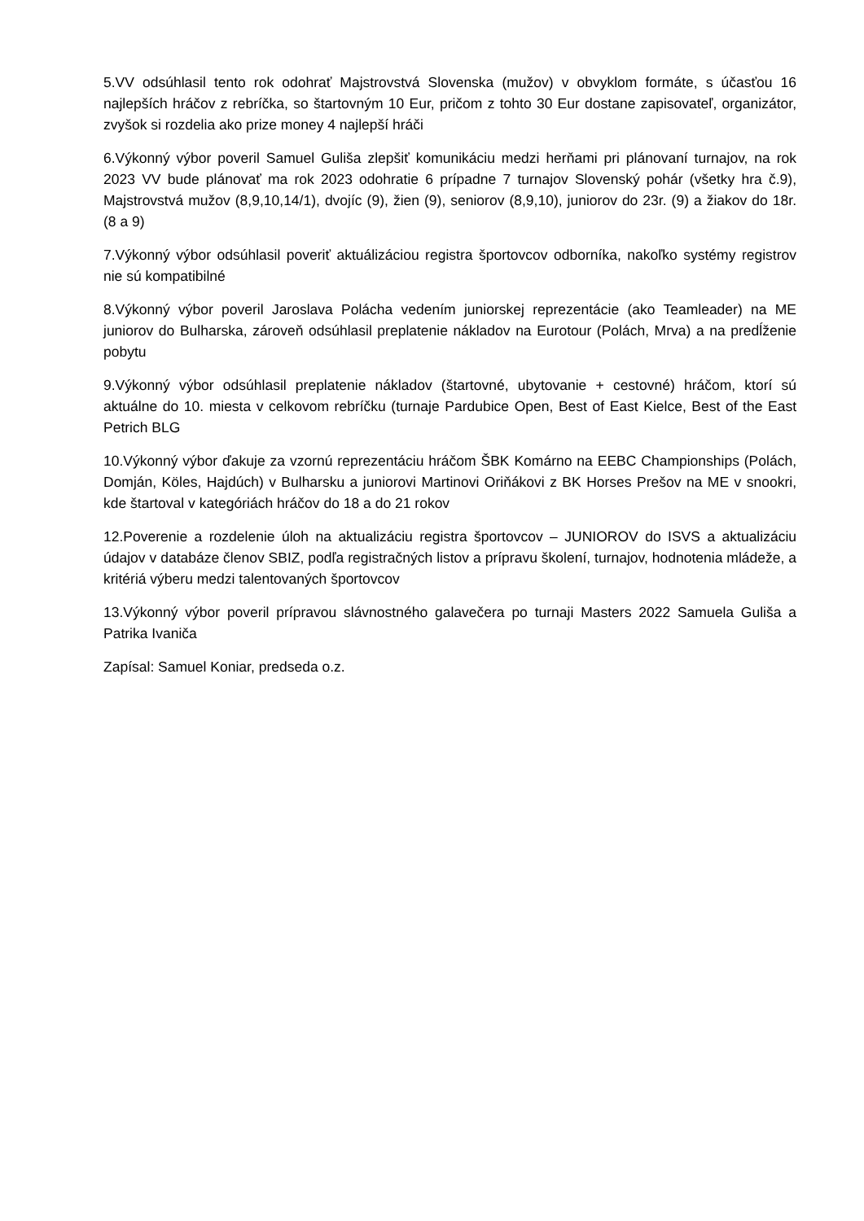5.VV odsúhlasil tento rok odohrať Majstrovstvá Slovenska (mužov) v obvyklom formáte, s účasťou 16 najlepších hráčov z rebríčka, so štartovným 10 Eur, pričom z tohto 30 Eur dostane zapisovateľ, organizátor, zvyšok si rozdelia ako prize money 4 najlepší hráči
6.Výkonný výbor poveril Samuel Guliša zlepšiť komunikáciu medzi herňami pri plánovaní turnajov, na rok 2023 VV bude plánovať ma rok 2023 odohratie 6 prípadne 7 turnajov Slovenský pohár (všetky hra č.9), Majstrovstvá mužov (8,9,10,14/1), dvojíc (9), žien (9), seniorov (8,9,10), juniorov do 23r. (9) a žiakov do 18r. (8 a 9)
7.Výkonný výbor odsúhlasil poveriť aktuálizáciou registra športovcov odborníka, nakoľko systémy registrov nie sú kompatibilné
8.Výkonný výbor poveril Jaroslava Polácha vedením juniorskej reprezentácie (ako Teamleader) na ME juniorov do Bulharska, zároveň odsúhlasil preplatenie nákladov na Eurotour (Polách, Mrva) a na predĺženie pobytu
9.Výkonný výbor odsúhlasil preplatenie nákladov (štartovné, ubytovanie + cestovné) hráčom, ktorí sú aktuálne do 10. miesta v celkovom rebríčku (turnaje Pardubice Open, Best of East Kielce, Best of the East Petrich BLG
10.Výkonný výbor ďakuje za vzornú reprezentáciu hráčom ŠBK Komárno na EEBC Championships (Polách, Domján, Köles, Hajdúch) v Bulharsku a juniorovi Martinovi Oriňákovi z BK Horses Prešov na ME v snookri, kde štartoval v kategóriách hráčov do 18 a do 21 rokov
12.Poverenie a rozdelenie úloh na aktualizáciu registra športovcov – JUNIOROV do ISVS a aktualizáciu údajov v databáze členov SBIZ, podľa registračných listov a prípravu školení, turnajov, hodnotenia mládeže, a kritériá výberu medzi talentovaných športovcov
13.Výkonný výbor poveril prípravou slávnostného galavečera po turnaji Masters 2022 Samuela Guliša a Patrika Ivaniča
Zapísal: Samuel Koniar, predseda o.z.